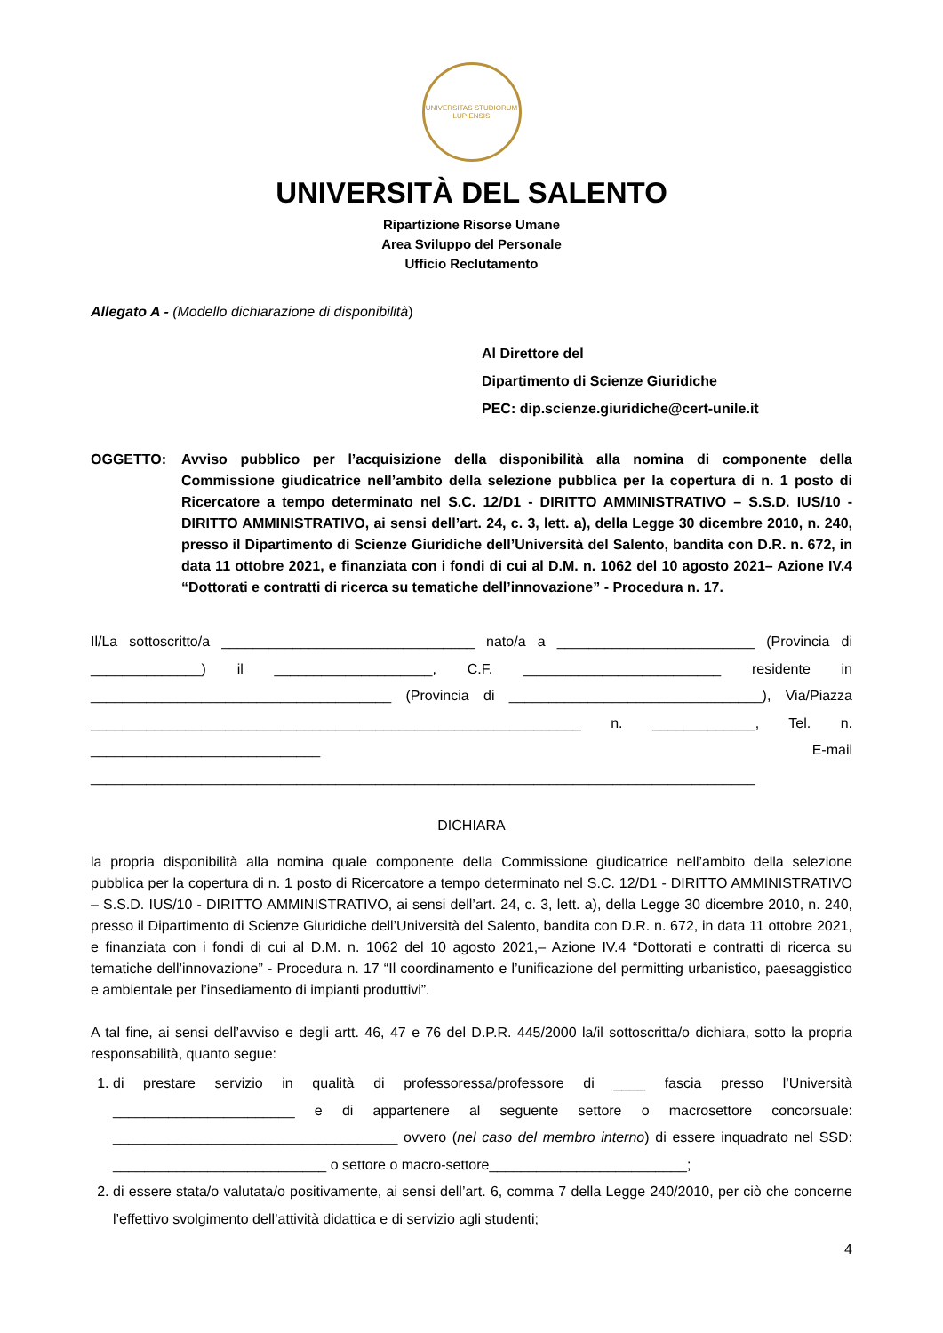UNIVERSITAS STUDIORUM LUPIENSIS
UNIVERSITÀ DEL SALENTO
Ripartizione Risorse Umane
Area Sviluppo del Personale
Ufficio Reclutamento
Allegato A - (Modello dichiarazione di disponibilità)
Al Direttore del
Dipartimento di Scienze Giuridiche
PEC: dip.scienze.giuridiche@cert-unile.it
OGGETTO: Avviso pubblico per l’acquisizione della disponibilità alla nomina di componente della Commissione giudicatrice nell’ambito della selezione pubblica per la copertura di n. 1 posto di Ricercatore a tempo determinato nel S.C. 12/D1 - DIRITTO AMMINISTRATIVO – S.S.D. IUS/10 - DIRITTO AMMINISTRATIVO, ai sensi dell’art. 24, c. 3, lett. a), della Legge 30 dicembre 2010, n. 240, presso il Dipartimento di Scienze Giuridiche dell’Università del Salento, bandita con D.R. n. 672, in data 11 ottobre 2021, e finanziata con i fondi di cui al D.M. n. 1062 del 10 agosto 2021– Azione IV.4 “Dottorati e contratti di ricerca su tematiche dell’innovazione” - Procedura n. 17.
Il/La sottoscritto/a ________________________________ nato/a a _________________________ (Provincia di ______________) il ____________________, C.F. _________________________ residente in ______________________________________ (Provincia di ________________________________), Via/Piazza ______________________________________________________________ n. _____________, Tel. n. _____________________________ E-mail ____________________________________________________________________________________
DICHIARA
la propria disponibilità alla nomina quale componente della Commissione giudicatrice nell’ambito della selezione pubblica per la copertura di n. 1 posto di Ricercatore a tempo determinato nel S.C. 12/D1 - DIRITTO AMMINISTRATIVO – S.S.D. IUS/10 - DIRITTO AMMINISTRATIVO, ai sensi dell’art. 24, c. 3, lett. a), della Legge 30 dicembre 2010, n. 240, presso il Dipartimento di Scienze Giuridiche dell’Università del Salento, bandita con D.R. n. 672, in data 11 ottobre 2021, e finanziata con i fondi di cui al D.M. n. 1062 del 10 agosto 2021,– Azione IV.4 “Dottorati e contratti di ricerca su tematiche dell’innovazione” - Procedura n. 17 “Il coordinamento e l’unificazione del permitting urbanistico, paesaggistico e ambientale per l’insediamento di impianti produttivi”.
A tal fine, ai sensi dell’avviso e degli artt. 46, 47 e 76 del D.P.R. 445/2000 la/il sottoscritta/o dichiara, sotto la propria responsabilità, quanto segue:
1. di prestare servizio in qualità di professoressa/professore di ____ fascia presso l’Università _______________________ e di appartenere al seguente settore o macrosettore concorsuale: ____________________________________ ovvero (nel caso del membro interno) di essere inquadrato nel SSD: ___________________________ o settore o macro-settore_________________________;
2. di essere stata/o valutata/o positivamente, ai sensi dell’art. 6, comma 7 della Legge 240/2010, per ciò che concerne l’effettivo svolgimento dell’attività didattica e di servizio agli studenti;
4